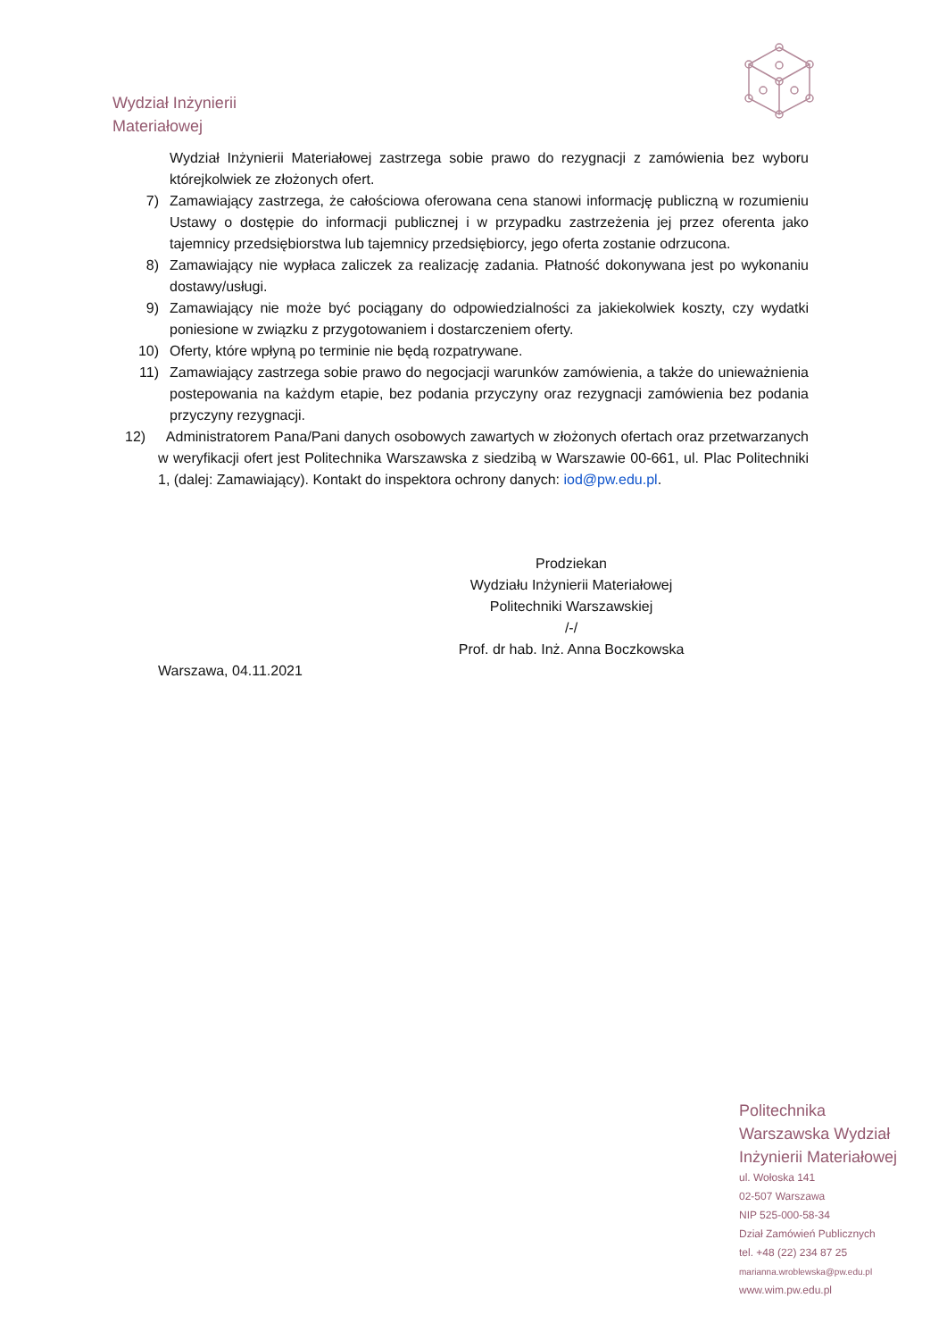Wydział Inżynierii
Materiałowej
Wydział Inżynierii Materiałowej zastrzega sobie prawo do rezygnacji z zamówienia bez wyboru którejkolwiek ze złożonych ofert.
7) Zamawiający zastrzega, że całościowa oferowana cena stanowi informację publiczną w rozumieniu Ustawy o dostępie do informacji publicznej i w przypadku zastrzeżenia jej przez oferenta jako tajemnicy przedsiębiorstwa lub tajemnicy przedsiębiorcy, jego oferta zostanie odrzucona.
8) Zamawiający nie wypłaca zaliczek za realizację zadania. Płatność dokonywana jest po wykonaniu dostawy/usługi.
9) Zamawiający nie może być pociągany do odpowiedzialności za jakiekolwiek koszty, czy wydatki poniesione w związku z przygotowaniem i dostarczeniem oferty.
10) Oferty, które wpłyną po terminie nie będą rozpatrywane.
11) Zamawiający zastrzega sobie prawo do negocjacji warunków zamówienia, a także do unieważnienia postepowania na każdym etapie, bez podania przyczyny oraz rezygnacji zamówienia bez podania przyczyny rezygnacji.
12) Administratorem Pana/Pani danych osobowych zawartych w złożonych ofertach oraz przetwarzanych w weryfikacji ofert jest Politechnika Warszawska z siedzibą w Warszawie 00-661, ul. Plac Politechniki 1, (dalej: Zamawiający). Kontakt do inspektora ochrony danych: iod@pw.edu.pl.
Prodziekan
Wydziału Inżynierii Materiałowej
Politechniki Warszawskiej
/-/
Prof. dr hab. Inż. Anna Boczkowska
Warszawa, 04.11.2021
Politechnika
Warszawska Wydział
Inżynierii Materiałowej
ul. Wołoska 141
02-507 Warszawa
NIP 525-000-58-34
Dział Zamówień Publicznych
tel. +48 (22) 234 87 25
marianna.wroblewska@pw.edu.pl
www.wim.pw.edu.pl